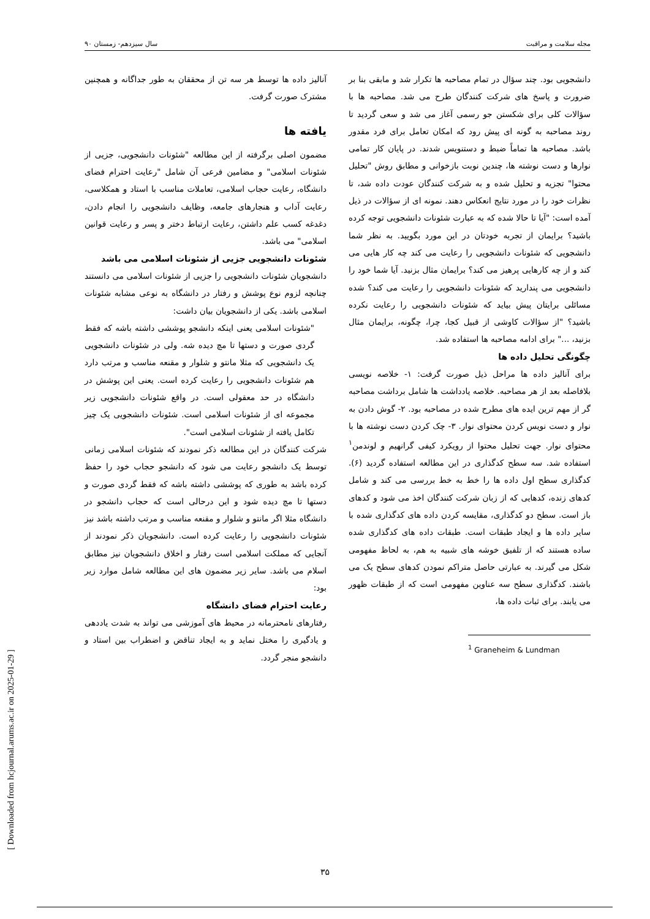مجله سلامت و مراقبت سال سیزدهم- زمستان ۹۰
دانشجویی بود. چند سؤال در تمام مصاحبه ها تکرار شد و مابقی بنا بر ضرورت و پاسخ های شرکت کنندگان طرح می شد. مصاحبه ها با سؤالات کلی برای شکستن جو رسمی آغاز می شد و سعی گردید تا روند مصاحبه به گونه ای پیش رود که امکان تعامل برای فرد مقدور باشد. مصاحبه ها تماماً ضبط و دستنویس شدند. در پایان کار تمامی نوارها و دست نوشته ها، چندین نوبت بازخوانی و مطابق روش "تحلیل محتوا" تجزیه و تحلیل شده و به شرکت کنندگان عودت داده شد، تا نظرات خود را در مورد نتایج انعکاس دهند. نمونه ای از سؤالات در ذیل آمده است: "آیا تا حالا شده که به عبارت شئونات دانشجویی توجه کرده باشید؟ برایمان از تجربه خودتان در این مورد بگویید. به نظر شما دانشجویی که شئونات دانشجویی را رعایت می کند چه کار هایی می کند و از چه کارهایی پرهیز می کند؟ برایمان مثال بزنید. آیا شما خود را دانشجویی می پندارید که شئونات دانشجویی را رعایت می کند؟ شده مسائلی برایتان پیش بیاید که شئونات دانشجویی را رعایت نکرده باشید؟ "از سؤالات کاوشی از قبیل کجا، چرا، چگونه، برایمان مثال بزنید، ..." برای ادامه مصاحبه ها استفاده شد.
چگونگی تحلیل داده ها
برای آنالیز داده ها مراحل ذیل صورت گرفت: ۱- خلاصه نویسی بلافاصله بعد از هر مصاحبه. خلاصه یادداشت ها شامل برداشت مصاحبه گر از مهم ترین ایده های مطرح شده در مصاحبه بود. ۲- گوش دادن به نوار و دست نویس کردن محتوای نوار. ۳- چک کردن دست نوشته ها با محتوای نوار. جهت تحلیل محتوا از رویکرد کیفی گرانهیم و لوندمن<sup>۱</sup> استفاده شد. سه سطح کدگذاری در این مطالعه استفاده گردید (۶). کدگذاری سطح اول داده ها را خط به خط بررسی می کند و شامل کدهای زنده، کدهایی که از زبان شرکت کنندگان اخذ می شود و کدهای باز است. سطح دو کدگذاری، مقایسه کردن داده های کدگذاری شده با سایر داده ها و ایجاد طبقات است. طبقات داده های کدگذاری شده ساده هستند که از تلفیق خوشه های شبیه به هم، به لحاظ مفهومی شکل می گیرند. به عبارتی حاصل متراکم نمودن کدهای سطح یک می باشند. کدگذاری سطح سه عناوین مفهومی است که از طبقات ظهور می یابند. برای ثبات داده ها،
<sup>1</sup> Graneheim & Lundman
آنالیز داده ها توسط هر سه تن از محققان به طور جداگانه و همچنین مشترک صورت گرفت.
یافته ها
مضمون اصلی برگرفته از این مطالعه "شئونات دانشجویی، جزیی از شئونات اسلامی" و مضامین فرعی آن شامل "رعایت احترام فضای دانشگاه، رعایت حجاب اسلامی، تعاملات مناسب با استاد و همکلاسی، رعایت آداب و هنجارهای جامعه، وظایف دانشجویی را انجام دادن، دغدغه کسب علم داشتن، رعایت ارتباط دختر و پسر و رعایت قوانین اسلامی" می باشد.
شئونات دانشجویی جزیی از شئونات اسلامی می باشد
دانشجویان شئونات دانشجویی را جزیی از شئونات اسلامی می دانستند چنانچه لزوم نوع پوشش و رفتار در دانشگاه به نوعی مشابه شئونات اسلامی باشد. یکی از دانشجویان بیان داشت:
"شئونات اسلامی یعنی اینکه دانشجو پوششی داشته باشه که فقط گردی صورت و دستها تا مچ دیده شه. ولی در شئونات دانشجویی یک دانشجویی که مثلا مانتو و شلوار و مقنعه مناسب و مرتب دارد هم شئونات دانشجویی را رعایت کرده است. یعنی این پوشش در دانشگاه در حد معقولی است. در واقع شئونات دانشجویی زیر مجموعه ای از شئونات اسلامی است. شئونات دانشجویی یک چیز تکامل یافته از شئونات اسلامی است".
شرکت کنندگان در این مطالعه ذکر نمودند که شئونات اسلامی زمانی توسط یک دانشجو رعایت می شود که دانشجو حجاب خود را حفظ کرده باشد به طوری که پوششی داشته باشه که فقط گردی صورت و دستها تا مچ دیده شود و این درحالی است که حجاب دانشجو در دانشگاه مثلا اگر مانتو و شلوار و مقنعه مناسب و مرتب داشته باشد نیز شئونات دانشجویی را رعایت کرده است. دانشجویان ذکر نمودند از آنجایی که مملکت اسلامی است رفتار و اخلاق دانشجویان نیز مطابق اسلام می باشد. سایر زیر مضمون های این مطالعه شامل موارد زیر بود:
رعایت احترام فضای دانشگاه
رفتارهای نامحترمانه در محیط های آموزشی می تواند به شدت یاددهی و یادگیری را مختل نماید و به ایجاد تناقض و اضطراب بین استاد و دانشجو منجر گردد.
۳۵
[ Downloaded from hcjournal.arums.ac.ir on 2025-01-29 ]